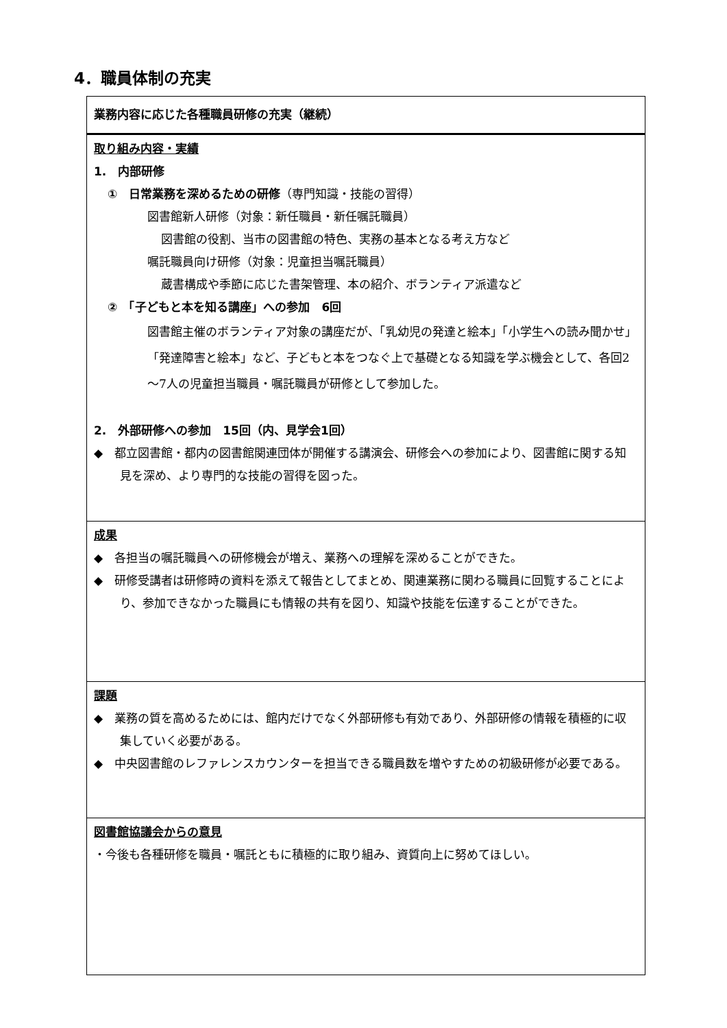4．職員体制の充実
| 業務内容に応じた各種職員研修の充実（継続） |
| 取り組み内容・実績 1. 内部研修 ① 日常業務を深めるための研修 （専門知識・技能の習得） 図書館新人研修（対象：新任職員・新任嘱託職員） 図書館の役割、当市の図書館の特色、実務の基本となる考え方など 嘱託職員向け研修（対象：児童担当嘱託職員） 蔵書構成や季節に応じた書架管理、本の紹介、ボランティア派遣など ② 「子どもと本を知る講座」への参加 6回 図書館主催のボランティア対象の講座だが、「乳幼児の発達と絵本」「小学生への読み聞かせ」「発達障害と絵本」など、子どもと本をつなぐ上で基礎となる知識を学ぶ機会として、各回2～7人の児童担当職員・嘱託職員が研修として参加した。 2. 外部研修への参加 15回（内、見学会1回） ◆ 都立図書館・都内の図書館関連団体が開催する講演会、研修会への参加により、図書館に関する知見を深め、より専門的な技能の習得を図った。 |
| 成果 ◆ 各担当の嘱託職員への研修機会が増え、業務への理解を深めることができた。 ◆ 研修受講者は研修時の資料を添えて報告としてまとめ、関連業務に関わる職員に回覧することにより、参加できなかった職員にも情報の共有を図り、知識や技能を伝達することができた。 |
| 課題 ◆ 業務の質を高めるためには、館内だけでなく外部研修も有効であり、外部研修の情報を積極的に収集していく必要がある。 ◆ 中央図書館のレファレンスカウンターを担当できる職員数を増やすための初級研修が必要である。 |
| 図書館協議会からの意見 ・今後も各種研修を職員・嘱託ともに積極的に取り組み、資質向上に努めてほしい。 |